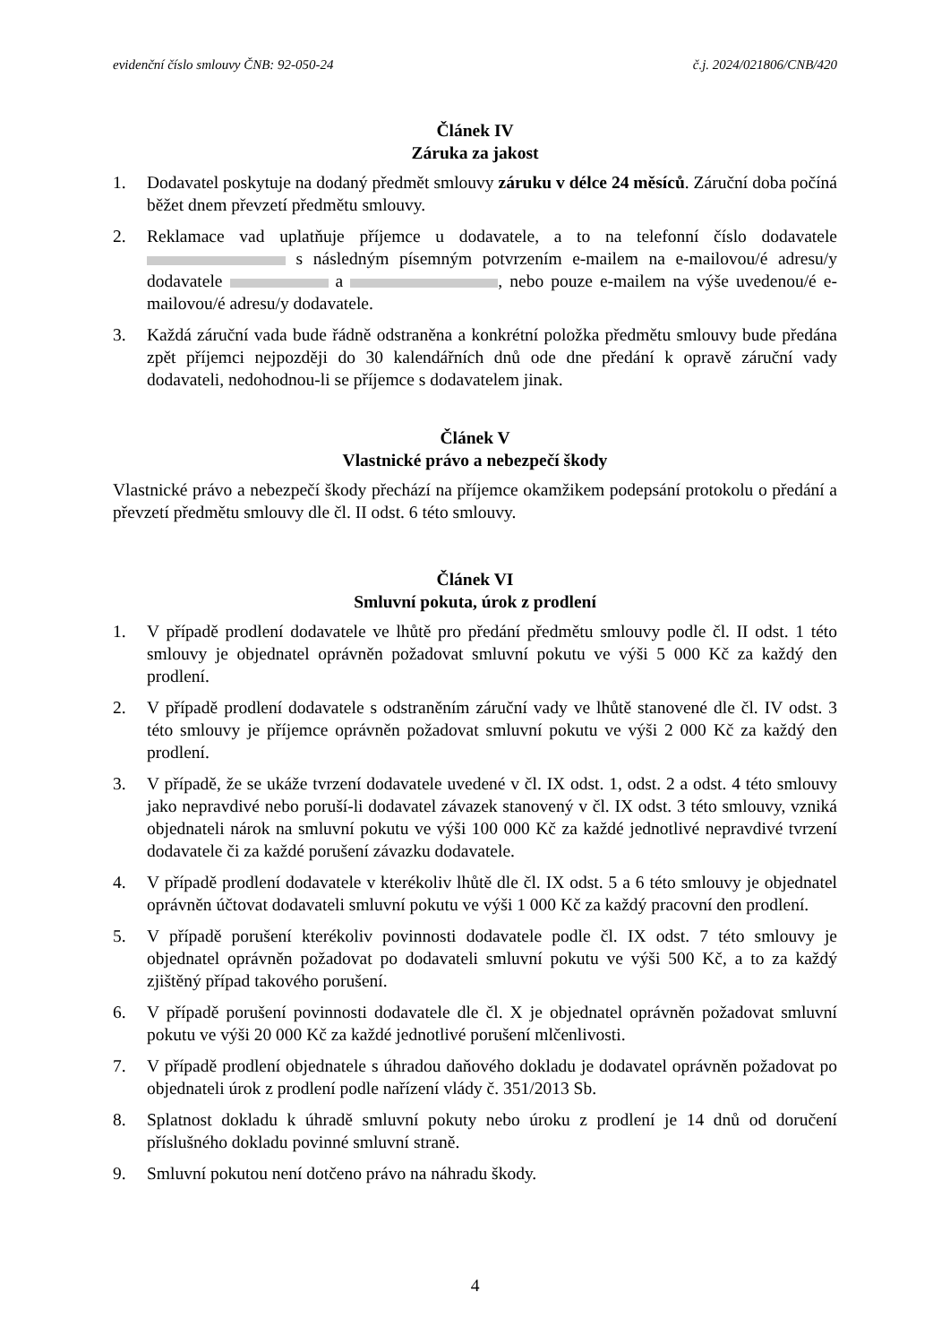evidenční číslo smlouvy ČNB: 92-050-24 č.j. 2024/021806/CNB/420
Článek IV
Záruka za jakost
1. Dodavatel poskytuje na dodaný předmět smlouvy záruku v délce 24 měsíců. Záruční doba počíná běžet dnem převzetí předmětu smlouvy.
2. Reklamace vad uplatňuje příjemce u dodavatele, a to na telefonní číslo dodavatele s následným písemným potvrzením e-mailem na e-mailovou/é adresu/y dodavatele a , nebo pouze e-mailem na výše uvedenou/é e-mailovou/é adresu/y dodavatele.
3. Každá záruční vada bude řádně odstraněna a konkrétní položka předmětu smlouvy bude předána zpět příjemci nejpozději do 30 kalendářních dnů ode dne předání k opravě záruční vady dodavateli, nedohodnou-li se příjemce s dodavatelem jinak.
Článek V
Vlastnické právo a nebezpečí škody
Vlastnické právo a nebezpečí škody přechází na příjemce okamžikem podepsání protokolu o předání a převzetí předmětu smlouvy dle čl. II odst. 6 této smlouvy.
Článek VI
Smluvní pokuta, úrok z prodlení
1. V případě prodlení dodavatele ve lhůtě pro předání předmětu smlouvy podle čl. II odst. 1 této smlouvy je objednatel oprávněn požadovat smluvní pokutu ve výši 5 000 Kč za každý den prodlení.
2. V případě prodlení dodavatele s odstraněním záruční vady ve lhůtě stanovené dle čl. IV odst. 3 této smlouvy je příjemce oprávněn požadovat smluvní pokutu ve výši 2 000 Kč za každý den prodlení.
3. V případě, že se ukáže tvrzení dodavatele uvedené v čl. IX odst. 1, odst. 2 a odst. 4 této smlouvy jako nepravdivé nebo poruší-li dodavatel závazek stanovený v čl. IX odst. 3 této smlouvy, vzniká objednateli nárok na smluvní pokutu ve výši 100 000 Kč za každé jednotlivé nepravdivé tvrzení dodavatele či za každé porušení závazku dodavatele.
4. V případě prodlení dodavatele v kterékoliv lhůtě dle čl. IX odst. 5 a 6 této smlouvy je objednatel oprávněn účtovat dodavateli smluvní pokutu ve výši 1 000 Kč za každý pracovní den prodlení.
5. V případě porušení kterékoliv povinnosti dodavatele podle čl. IX odst. 7 této smlouvy je objednatel oprávněn požadovat po dodavateli smluvní pokutu ve výši 500 Kč, a to za každý zjištěný případ takového porušení.
6. V případě porušení povinnosti dodavatele dle čl. X je objednatel oprávněn požadovat smluvní pokutu ve výši 20 000 Kč za každé jednotlivé porušení mlčenlivosti.
7. V případě prodlení objednatele s úhradou daňového dokladu je dodavatel oprávněn požadovat po objednateli úrok z prodlení podle nařízení vlády č. 351/2013 Sb.
8. Splatnost dokladu k úhradě smluvní pokuty nebo úroku z prodlení je 14 dnů od doručení příslušného dokladu povinné smluvní straně.
9. Smluvní pokutou není dotčeno právo na náhradu škody.
4